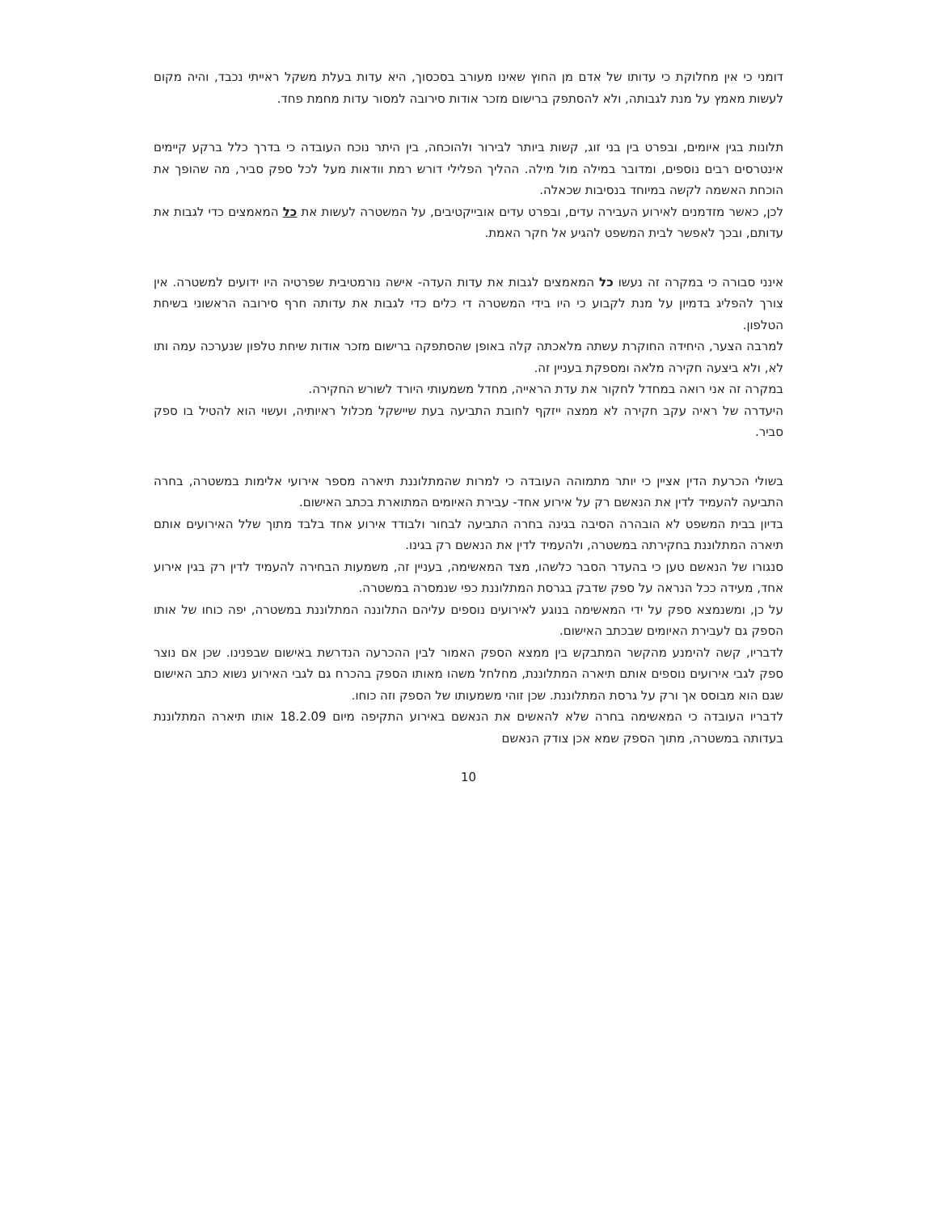דומני כי אין מחלוקת כי עדותו של אדם מן החוץ שאינו מעורב בסכסוך, היא עדות בעלת משקל ראייתי נכבד, והיה מקום לעשות מאמץ על מנת לגבותה, ולא להסתפק ברישום מזכר אודות סירובה למסור עדות מחמת פחד.
תלונות בגין איומים, ובפרט בין בני זוג, קשות ביותר לבירור ולהוכחה, בין היתר נוכח העובדה כי בדרך כלל ברקע קיימים אינטרסים רבים נוספים, ומדובר במילה מול מילה. ההליך הפלילי דורש רמת וודאות מעל לכל ספק סביר, מה שהופך את הוכחת האשמה לקשה במיוחד בנסיבות שכאלה.
לכן, כאשר מזדמנים לאירוע העבירה עדים, ובפרט עדים אובייקטיבים, על המשטרה לעשות את כל המאמצים כדי לגבות את עדותם, ובכך לאפשר לבית המשפט להגיע אל חקר האמת.
אינני סבורה כי במקרה זה נעשו כל המאמצים לגבות את עדות העדה- אישה נורמטיבית שפרטיה היו ידועים למשטרה. אין צורך להפליג בדמיון על מנת לקבוע כי היו בידי המשטרה די כלים כדי לגבות את עדותה חרף סירובה הראשוני בשיחת הטלפון.
למרבה הצער, היחידה החוקרת עשתה מלאכתה קלה באופן שהסתפקה ברישום מזכר אודות שיחת טלפון שנערכה עמה ותו לא, ולא ביצעה חקירה מלאה ומספקת בעניין זה.
במקרה זה אני רואה במחדל לחקור את עדת הראייה, מחדל משמעותי היורד לשורש החקירה.
היעדרה של ראיה עקב חקירה לא ממצה ייזקף לחובת התביעה בעת שיישקל מכלול ראיותיה, ועשוי הוא להטיל בו ספק סביר.
בשולי הכרעת הדין אציין כי יותר מתמוהה העובדה כי למרות שהמתלוננת תיארה מספר אירועי אלימות במשטרה, בחרה התביעה להעמיד לדין את הנאשם רק על אירוע אחד- עבירת האיומים המתוארת בכתב האישום.
בדיון בבית המשפט לא הובהרה הסיבה בגינה בחרה התביעה לבחור ולבודד אירוע אחד בלבד מתוך שלל האירועים אותם תיארה המתלוננת בחקירתה במשטרה, ולהעמיד לדין את הנאשם רק בגינו.
סנגורו של הנאשם טען כי בהעדר הסבר כלשהו, מצד המאשימה, בעניין זה, משמעות הבחירה להעמיד לדין רק בגין אירוע אחד, מעידה ככל הנראה על ספק שדבק בגרסת המתלוננת כפי שנמסרה במשטרה.
על כן, ומשנמצא ספק על ידי המאשימה בנוגע לאירועים נוספים עליהם התלוננה המתלוננת במשטרה, יפה כוחו של אותו הספק גם לעבירת האיומים שבכתב האישום.
לדבריו, קשה להימנע מהקשר המתבקש בין ממצא הספק האמור לבין ההכרעה הנדרשת באישום שבפנינו. שכן אם נוצר ספק לגבי אירועים נוספים אותם תיארה המתלוננת, מחלחל משהו מאותו הספק בהכרח גם לגבי האירוע נשוא כתב האישום שגם הוא מבוסס אך ורק על גרסת המתלוננת. שכן זוהי משמעותו של הספק וזה כוחו.
לדבריו העובדה כי המאשימה בחרה שלא להאשים את הנאשם באירוע התקיפה מיום 18.2.09 אותו תיארה המתלוננת בעדותה במשטרה, מתוך הספק שמא אכן צודק הנאשם
10